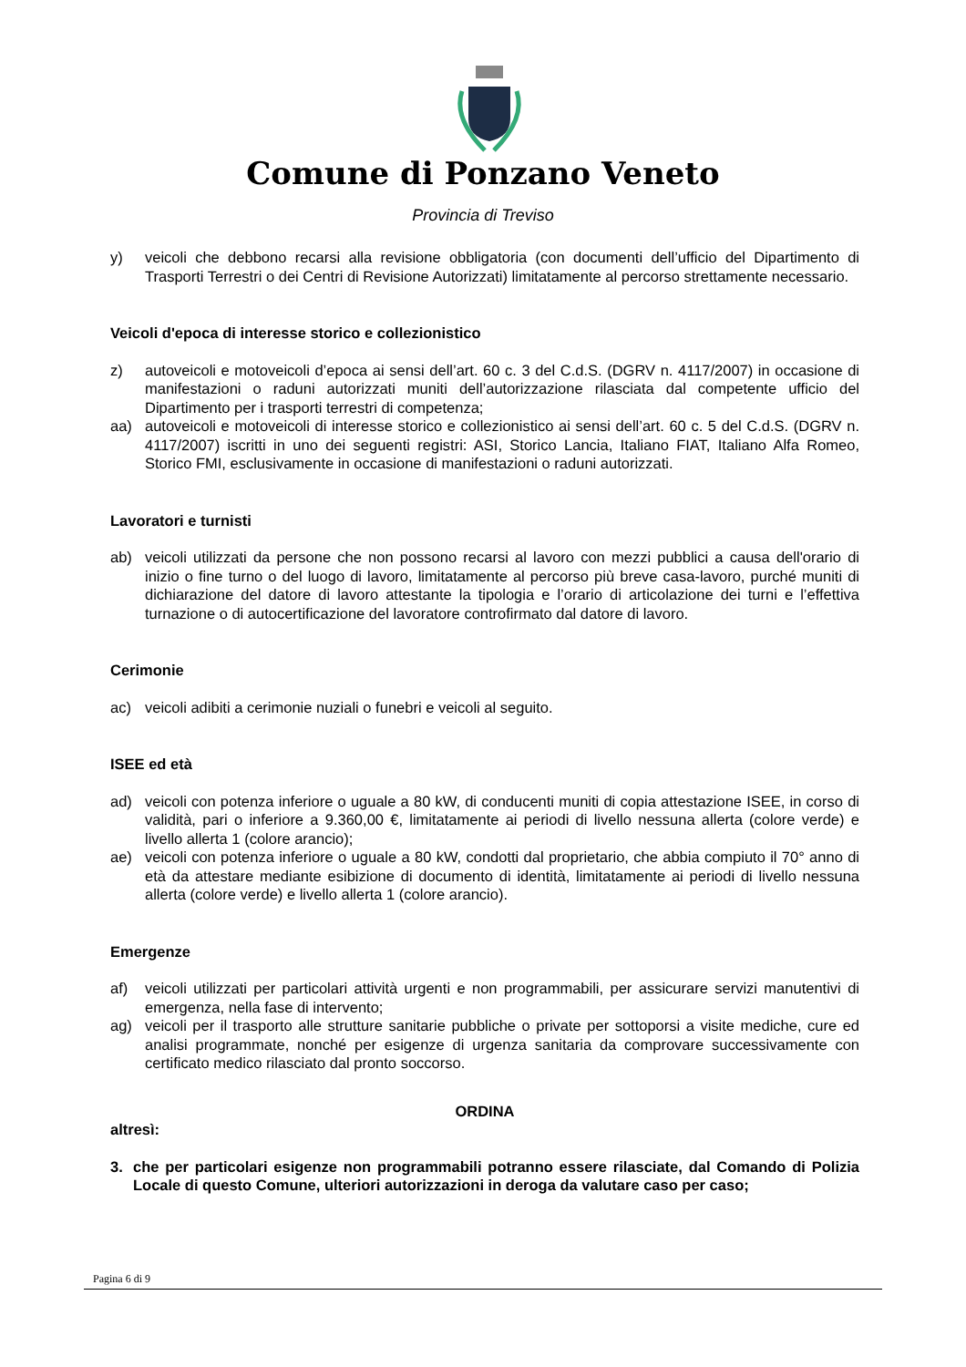Comune di Ponzano Veneto
Provincia di Treviso
y) veicoli che debbono recarsi alla revisione obbligatoria (con documenti dell’ufficio del Dipartimento di Trasporti Terrestri o dei Centri di Revisione Autorizzati) limitatamente al percorso strettamente necessario.
Veicoli d'epoca di interesse storico e collezionistico
z) autoveicoli e motoveicoli d’epoca ai sensi dell’art. 60 c. 3 del C.d.S. (DGRV n. 4117/2007) in occasione di manifestazioni o raduni autorizzati muniti dell’autorizzazione rilasciata dal competente ufficio del Dipartimento per i trasporti terrestri di competenza;
aa) autoveicoli e motoveicoli di interesse storico e collezionistico ai sensi dell’art. 60 c. 5 del C.d.S. (DGRV n. 4117/2007) iscritti in uno dei seguenti registri: ASI, Storico Lancia, Italiano FIAT, Italiano Alfa Romeo, Storico FMI, esclusivamente in occasione di manifestazioni o raduni autorizzati.
Lavoratori e turnisti
ab) veicoli utilizzati da persone che non possono recarsi al lavoro con mezzi pubblici a causa dell'orario di inizio o fine turno o del luogo di lavoro, limitatamente al percorso più breve casa-lavoro, purché muniti di dichiarazione del datore di lavoro attestante la tipologia e l’orario di articolazione dei turni e l’effettiva turnazione o di autocertificazione del lavoratore controfirmato dal datore di lavoro.
Cerimonie
ac) veicoli adibiti a cerimonie nuziali o funebri e veicoli al seguito.
ISEE ed età
ad) veicoli con potenza inferiore o uguale a 80 kW, di conducenti muniti di copia attestazione ISEE, in corso di validità, pari o inferiore a 9.360,00 €, limitatamente ai periodi di livello nessuna allerta (colore verde) e livello allerta 1 (colore arancio);
ae) veicoli con potenza inferiore o uguale a 80 kW, condotti dal proprietario, che abbia compiuto il 70° anno di età da attestare mediante esibizione di documento di identità, limitatamente ai periodi di livello nessuna allerta (colore verde) e livello allerta 1 (colore arancio).
Emergenze
af) veicoli utilizzati per particolari attività urgenti e non programmabili, per assicurare servizi manutentivi di emergenza, nella fase di intervento;
ag) veicoli per il trasporto alle strutture sanitarie pubbliche o private per sottoporsi a visite mediche, cure ed analisi programmate, nonché per esigenze di urgenza sanitaria da comprovare successivamente con certificato medico rilasciato dal pronto soccorso.
ORDINA
altresì:
3. che per particolari esigenze non programmabili potranno essere rilasciate, dal Comando di Polizia Locale di questo Comune, ulteriori autorizzazioni in deroga da valutare caso per caso;
Pagina 6 di 9